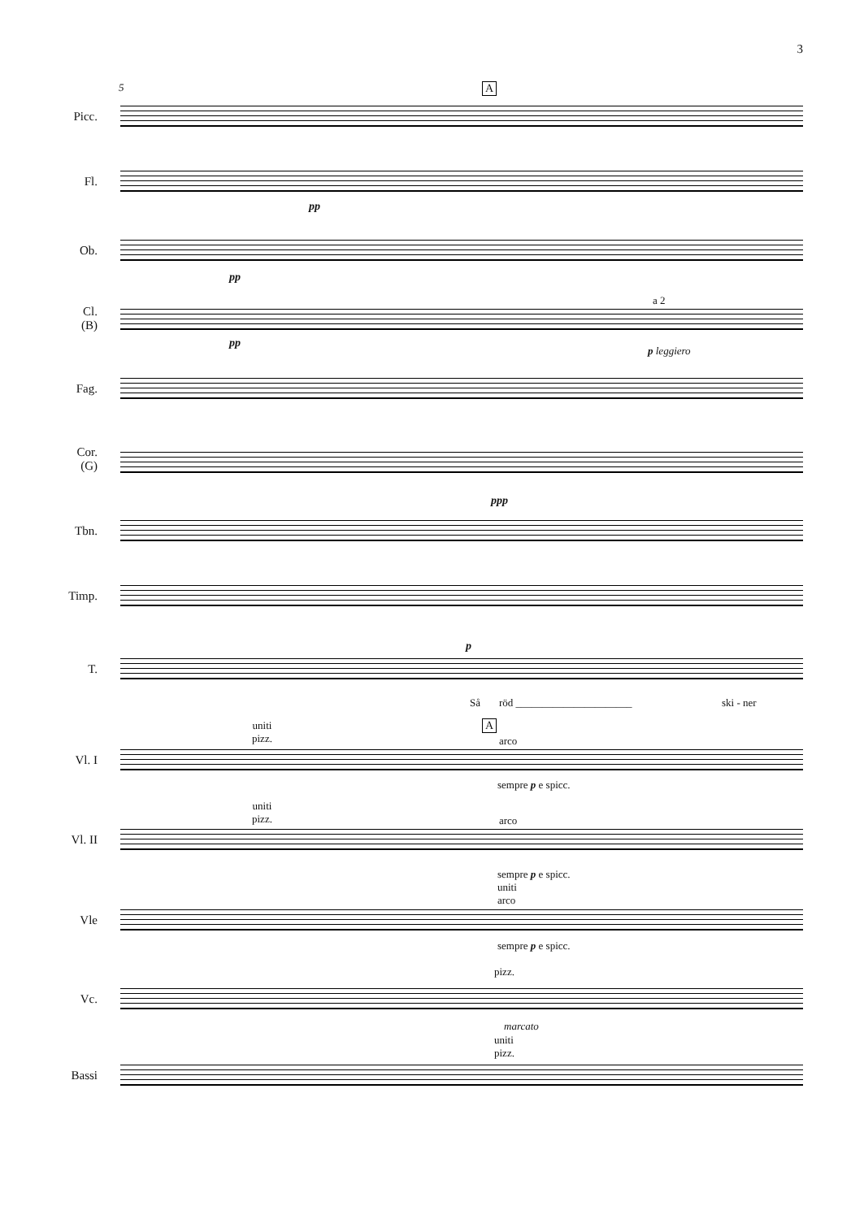3
5 A
Picc.
Fl.
pp
Ob.
pp
Cl.
(B)
pp
a 2
p leggiero
Fag.
Cor.
(G)
ppp
Tbn.
Timp.
p
T.
Så röd ______________________ ski - ner
A
uniti
pizz.
arco
Vl. I
sempre p e spicc.
uniti
pizz.
arco
Vl. II
sempre p e spicc.
uniti
arco
Vle
sempre p e spicc.
pizz.
Vc.
marcato
uniti
pizz.
Bassi